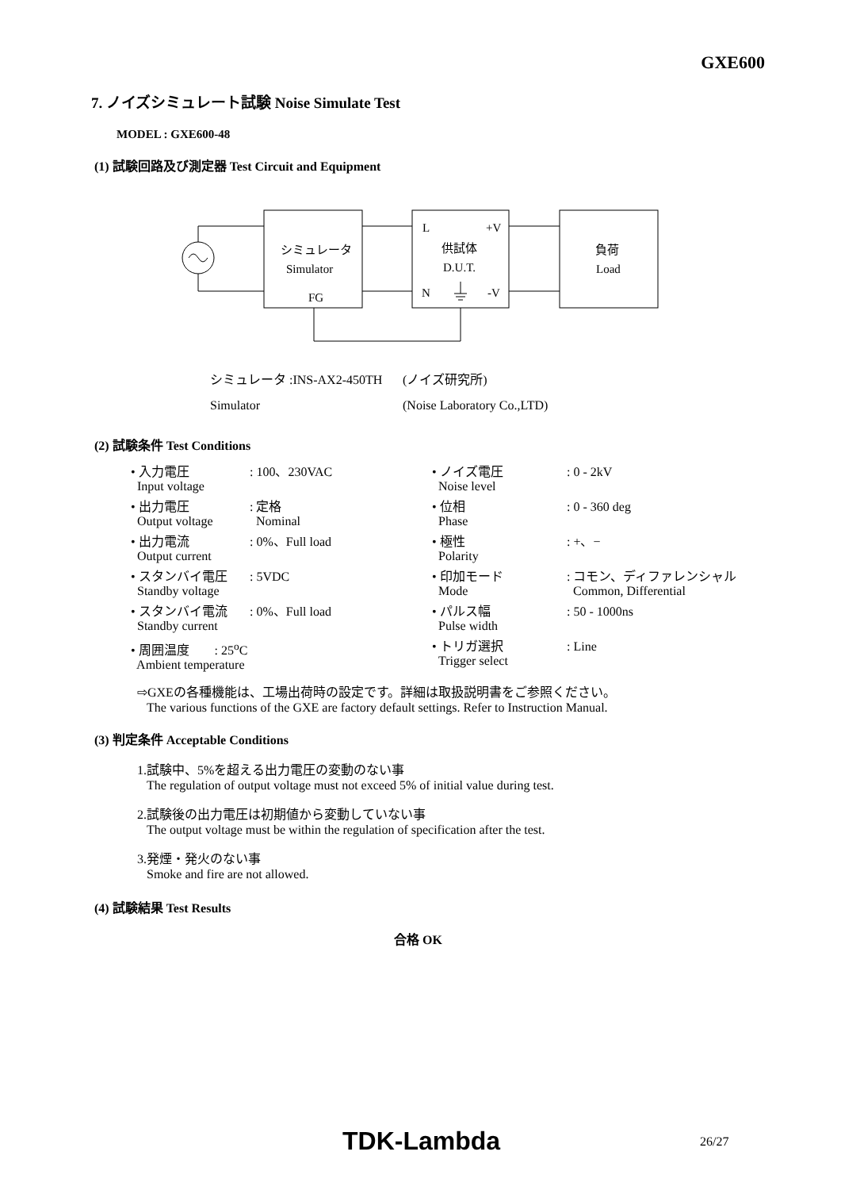GXE600
7. ノイズシミュレート試験 Noise Simulate Test
MODEL : GXE600-48
(1) 試験回路及び測定器 Test Circuit and Equipment
シミュレータ
Simulator
FG
L
+V
供試体
D.U.T.
N
-V
負荷
Load
| シミュレータ :INS-AX2-450TH | (ノイズ研究所) |
| Simulator | (Noise Laboratory Co.,LTD) |
(2) 試験条件 Test Conditions
| • 入力電圧 Input voltage | : 100、230VAC | • ノイズ電圧 Noise level | : 0 - 2kV |
| • 出力電圧 Output voltage | : 定格 Nominal | • 位相 Phase | : 0 - 360 deg |
| • 出力電流 Output current | : 0%、Full load | • 極性 Polarity | : +、− |
| • スタンバイ電圧 Standby voltage | : 5VDC | • 印加モード Mode | : コモン、ディファレンシャル Common, Differential |
| • スタンバイ電流 Standby current | : 0%、Full load | • パルス幅 Pulse width | : 50 - 1000ns |
| • 周囲温度 : 25<sup>o</sup>C Ambient temperature | | • トリガ選択 Trigger select | : Line |
⇨GXEの各種機能は、工場出荷時の設定です。詳細は取扱説明書をご参照ください。
The various functions of the GXE are factory default settings. Refer to Instruction Manual.
(3) 判定条件 Acceptable Conditions
1.試験中、5%を超える出力電圧の変動のない事
The regulation of output voltage must not exceed 5% of initial value during test.
2.試験後の出力電圧は初期値から変動していない事
The output voltage must be within the regulation of specification after the test.
3.発煙・発火のない事
Smoke and fire are not allowed.
(4) 試験結果 Test Results
合格 OK
TDK-Lambda 26/27